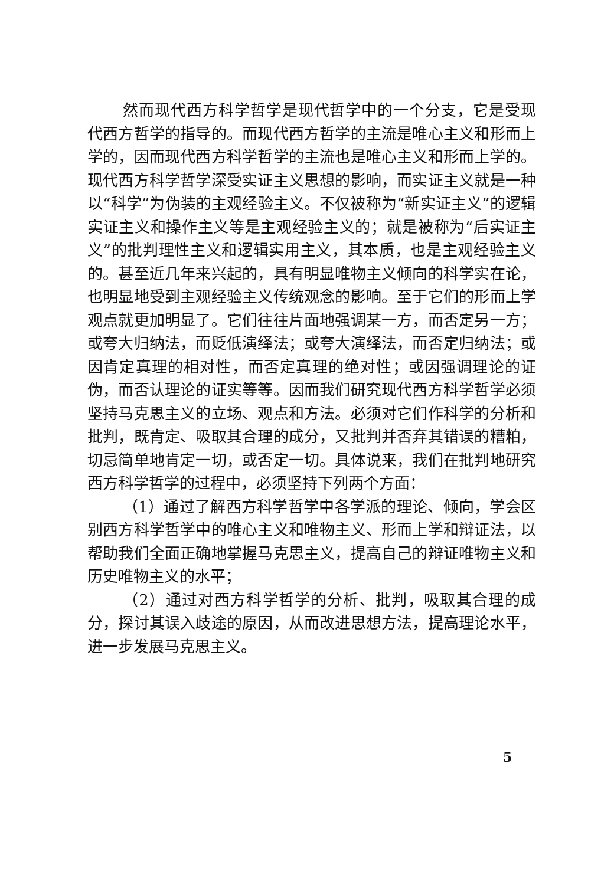然而现代西方科学哲学是现代哲学中的一个分支，它是受现代西方哲学的指导的。而现代西方哲学的主流是唯心主义和形而上学的，因而现代西方科学哲学的主流也是唯心主义和形而上学的。现代西方科学哲学深受实证主义思想的影响，而实证主义就是一种以“科学”为伪装的主观经验主义。不仅被称为“新实证主义”的逻辑实证主义和操作主义等是主观经验主义的；就是被称为“后实证主义”的批判理性主义和逻辑实用主义，其本质，也是主观经验主义的。甚至近几年来兴起的，具有明显唯物主义倾向的科学实在论，也明显地受到主观经验主义传统观念的影响。至于它们的形而上学观点就更加明显了。它们往往片面地强调某一方，而否定另一方；或夸大归纳法，而贬低演绎法；或夸大演绎法，而否定归纳法；或因肯定真理的相对性，而否定真理的绝对性；或因强调理论的证伪，而否认理论的证实等等。因而我们研究现代西方科学哲学必须坚持马克思主义的立场、观点和方法。必须对它们作科学的分析和批判，既肯定、吸取其合理的成分，又批判并否弃其错误的糟粕，切忌简单地肯定一切，或否定一切。具体说来，我们在批判地研究西方科学哲学的过程中，必须坚持下列两个方面：
（1）通过了解西方科学哲学中各学派的理论、倾向，学会区别西方科学哲学中的唯心主义和唯物主义、形而上学和辩证法，以帮助我们全面正确地掌握马克思主义，提高自己的辩证唯物主义和历史唯物主义的水平；
（2）通过对西方科学哲学的分析、批判，吸取其合理的成分，探讨其误入歧途的原因，从而改进思想方法，提高理论水平，进一步发展马克思主义。
5